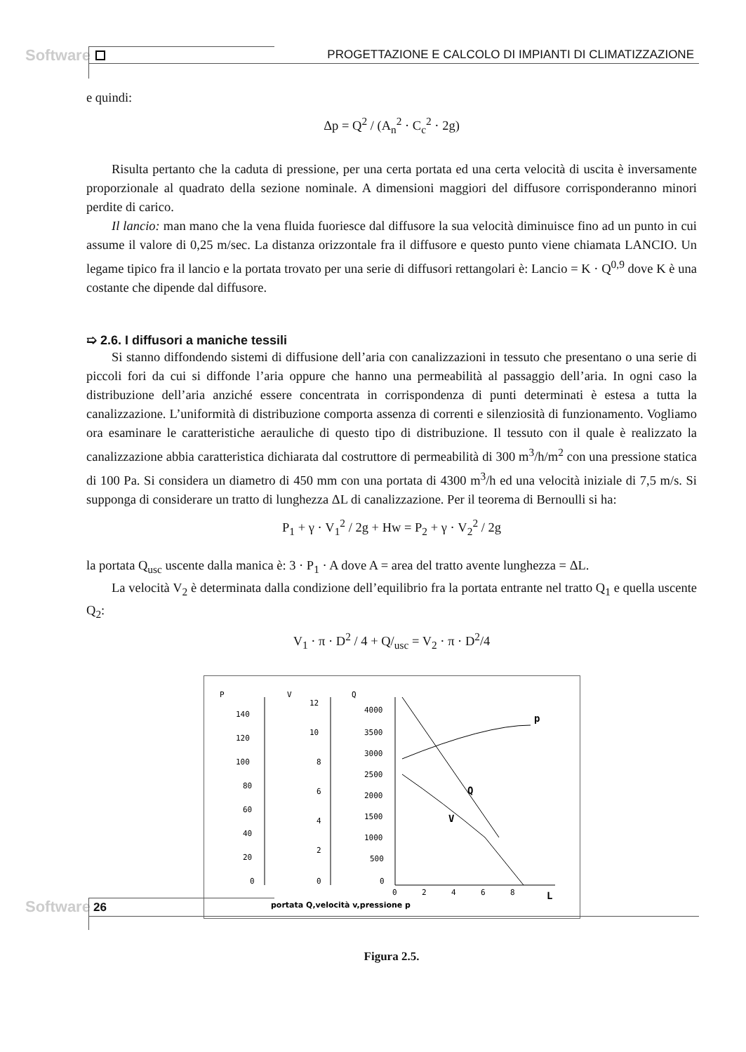Software
PROGETTAZIONE E CALCOLO DI IMPIANTI DI CLIMATIZZAZIONE
e quindi:
Δp = Q<sup>2</sup> / (A<sub>n</sub><sup>2</sup> · C<sub>c</sub><sup>2</sup> · 2g)
Risulta pertanto che la caduta di pressione, per una certa portata ed una certa velocità di uscita è inversamente proporzionale al quadrato della sezione nominale. A dimensioni maggiori del diffusore corrisponderanno minori perdite di carico.
Il lancio: man mano che la vena fluida fuoriesce dal diffusore la sua velocità diminuisce fino ad un punto in cui assume il valore di 0,25 m/sec. La distanza orizzontale fra il diffusore e questo punto viene chiamata LANCIO. Un legame tipico fra il lancio e la portata trovato per una serie di diffusori rettangolari è: Lancio = K · Q<sup>0,9</sup> dove K è una costante che dipende dal diffusore.
➯ 2.6. I diffusori a maniche tessili
Si stanno diffondendo sistemi di diffusione dell’aria con canalizzazioni in tessuto che presentano o una serie di piccoli fori da cui si diffonde l’aria oppure che hanno una permeabilità al passaggio dell’aria. In ogni caso la distribuzione dell’aria anziché essere concentrata in corrispondenza di punti determinati è estesa a tutta la canalizzazione. L’uniformità di distribuzione comporta assenza di correnti e silenziosità di funzionamento. Vogliamo ora esaminare le caratteristiche aerauliche di questo tipo di distribuzione. Il tessuto con il quale è realizzato la canalizzazione abbia caratteristica dichiarata dal costruttore di permeabilità di 300 m<sup>3</sup>/h/m<sup>2</sup> con una pressione statica di 100 Pa. Si considera un diametro di 450 mm con una portata di 4300 m<sup>3</sup>/h ed una velocità iniziale di 7,5 m/s. Si supponga di considerare un tratto di lunghezza ΔL di canalizzazione. Per il teorema di Bernoulli si ha:
P<sub>1</sub> + γ · V<sub>1</sub><sup>2</sup> / 2g + Hw = P<sub>2</sub> + γ · V<sub>2</sub><sup>2</sup> / 2g
la portata Q<sub>usc</sub> uscente dalla manica è: 3 · P<sub>1</sub> · A dove A = area del tratto avente lunghezza = ΔL.
La velocità V<sub>2</sub> è determinata dalla condizione dell’equilibrio fra la portata entrante nel tratto Q<sub>1</sub> e quella uscente Q<sub>2</sub>:
V<sub>1</sub> · π · D<sup>2</sup> / 4 + Q/<sub>usc</sub> = V<sub>2</sub> · π · D<sup>2</sup>/4
P
V
Q
140
120
100
80
60
40
20
0
12
10
8
6
4
2
0
4000
3500
3000
2500
2000
1500
1000
500
0
0
2
4
6
8
p
Q
V
L
portata Q,velocità v,pressione p
Figura 2.5.
Software 26